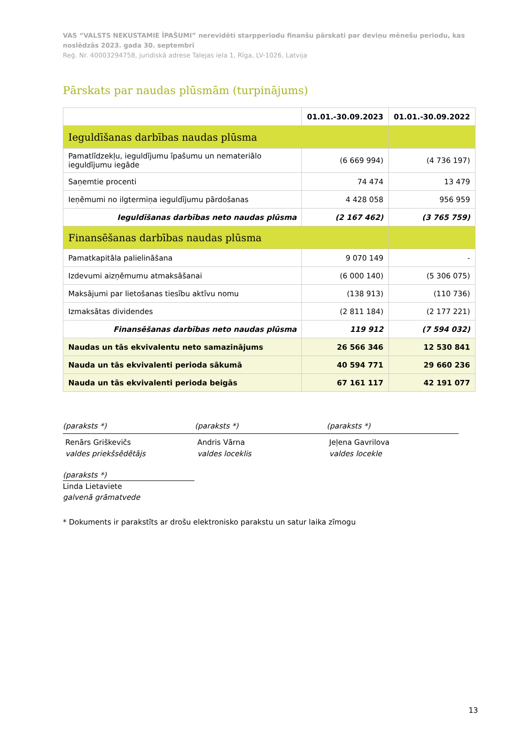VAS “VALSTS NEKUSTAMIE ĪPAŠUMI” nerevidēti starpperiodu finanšu pārskati par deviņu mēnešu periodu, kas noslēdzās 2023. gada 30. septembrī
Reģ. Nr. 40003294758, juridiskā adrese Talejas iela 1, Rīga, LV-1026, Latvija
Pārskats par naudas plūsmām (turpinājums)
| | 01.01.-30.09.2023 | 01.01.-30.09.2022 |
| --- | --- | --- |
| Ieguldīšanas darbības naudas plūsma | | |
| Pamatlīdzekļu, ieguldījumu īpašumu un nemateriālo ieguldījumu iegāde | (6 669 994) | (4 736 197) |
| Saņemtie procenti | 74 474 | 13 479 |
| Ieņēmumi no ilgtermiņa ieguldījumu pārdošanas | 4 428 058 | 956 959 |
| Ieguldīšanas darbības neto naudas plūsma | (2 167 462) | (3 765 759) |
| Finansēšanas darbības naudas plūsma | | |
| Pamatkapitāla palielināšana | 9 070 149 | - |
| Izdevumi aizņēmumu atmaksāšanai | (6 000 140) | (5 306 075) |
| Maksājumi par lietošanas tiesību aktīvu nomu | (138 913) | (110 736) |
| Izmaksātas dividendes | (2 811 184) | (2 177 221) |
| Finansēšanas darbības neto naudas plūsma | 119 912 | (7 594 032) |
| Naudas un tās ekvivalentu neto samazinājums | 26 566 346 | 12 530 841 |
| Nauda un tās ekvivalenti perioda sākumā | 40 594 771 | 29 660 236 |
| Nauda un tās ekvivalenti perioda beigās | 67 161 117 | 42 191 077 |
(paraksts *)
Renārs Griškevičs
valdes priekšsēdētājs
(paraksts *)
Andris Vārna
valdes loceklis
(paraksts *)
Jeļena Gavrilova
valdes locekle
(paraksts *)
Linda Lietaviete
galvenā grāmatvede
* Dokuments ir parakstīts ar drošu elektronisko parakstu un satur laika zīmogu
13